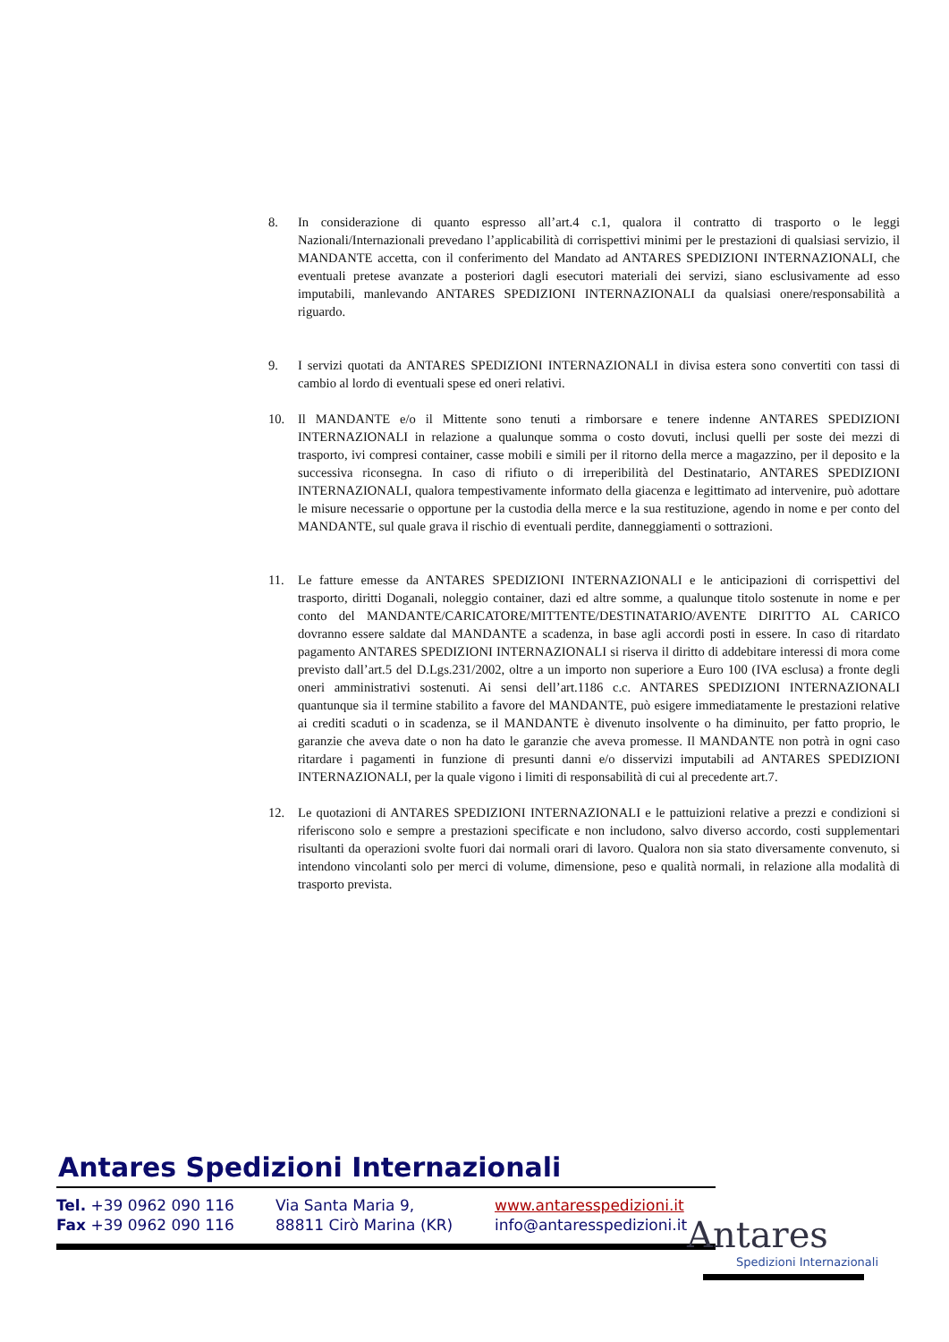8. In considerazione di quanto espresso all’art.4 c.1, qualora il contratto di trasporto o le leggi Nazionali/Internazionali prevedano l’applicabilità di corrispettivi minimi per le prestazioni di qualsiasi servizio, il MANDANTE accetta, con il conferimento del Mandato ad ANTARES SPEDIZIONI INTERNAZIONALI, che eventuali pretese avanzate a posteriori dagli esecutori materiali dei servizi, siano esclusivamente ad esso imputabili, manlevando ANTARES SPEDIZIONI INTERNAZIONALI da qualsiasi onere/responsabilità a riguardo.
9. I servizi quotati da ANTARES SPEDIZIONI INTERNAZIONALI in divisa estera sono convertiti con tassi di cambio al lordo di eventuali spese ed oneri relativi.
10. Il MANDANTE e/o il Mittente sono tenuti a rimborsare e tenere indenne ANTARES SPEDIZIONI INTERNAZIONALI in relazione a qualunque somma o costo dovuti, inclusi quelli per soste dei mezzi di trasporto, ivi compresi container, casse mobili e simili per il ritorno della merce a magazzino, per il deposito e la successiva riconsegna. In caso di rifiuto o di irreperibilità del Destinatario, ANTARES SPEDIZIONI INTERNAZIONALI, qualora tempestivamente informato della giacenza e legittimato ad intervenire, può adottare le misure necessarie o opportune per la custodia della merce e la sua restituzione, agendo in nome e per conto del MANDANTE, sul quale grava il rischio di eventuali perdite, danneggiamenti o sottrazioni.
11. Le fatture emesse da ANTARES SPEDIZIONI INTERNAZIONALI e le anticipazioni di corrispettivi del trasporto, diritti Doganali, noleggio container, dazi ed altre somme, a qualunque titolo sostenute in nome e per conto del MANDANTE/CARICATORE/MITTENTE/DESTINATARIO/AVENTE DIRITTO AL CARICO dovranno essere saldate dal MANDANTE a scadenza, in base agli accordi posti in essere. In caso di ritardato pagamento ANTARES SPEDIZIONI INTERNAZIONALI si riserva il diritto di addebitare interessi di mora come previsto dall’art.5 del D.Lgs.231/2002, oltre a un importo non superiore a Euro 100 (IVA esclusa) a fronte degli oneri amministrativi sostenuti. Ai sensi dell’art.1186 c.c. ANTARES SPEDIZIONI INTERNAZIONALI quantunque sia il termine stabilito a favore del MANDANTE, può esigere immediatamente le prestazioni relative ai crediti scaduti o in scadenza, se il MANDANTE è divenuto insolvente o ha diminuito, per fatto proprio, le garanzie che aveva date o non ha dato le garanzie che aveva promesse. Il MANDANTE non potrà in ogni caso ritardare i pagamenti in funzione di presunti danni e/o disservizi imputabili ad ANTARES SPEDIZIONI INTERNAZIONALI, per la quale vigono i limiti di responsabilità di cui al precedente art.7.
12. Le quotazioni di ANTARES SPEDIZIONI INTERNAZIONALI e le pattuizioni relative a prezzi e condizioni si riferiscono solo e sempre a prestazioni specificate e non includono, salvo diverso accordo, costi supplementari risultanti da operazioni svolte fuori dai normali orari di lavoro. Qualora non sia stato diversamente convenuto, si intendono vincolanti solo per merci di volume, dimensione, peso e qualità normali, in relazione alla modalità di trasporto prevista.
Antares Spedizioni Internazionali
Tel. +39 0962 090 116
Fax +39 0962 090 116
Via Santa Maria 9,
88811 Cirò Marina (KR)
www.antaresspedizioni.it
info@antaresspedizioni.it
Antares
Spedizioni Internazionali